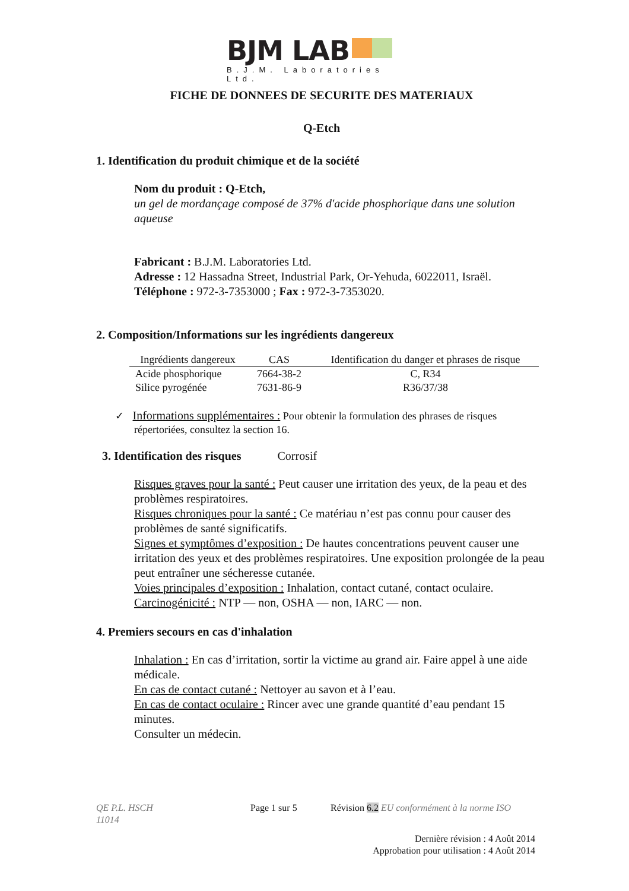BJM LAB
B.J.M. Laboratories Ltd.
FICHE DE DONNEES DE SECURITE DES MATERIAUX
Q-Etch
1. Identification du produit chimique et de la société
Nom du produit : Q-Etch,
un gel de mordançage composé de 37% d'acide phosphorique dans une solution aqueuse
Fabricant : B.J.M. Laboratories Ltd.
Adresse : 12 Hassadna Street, Industrial Park, Or-Yehuda, 6022011, Israël.
Téléphone : 972-3-7353000 ; Fax : 972-3-7353020.
2. Composition/Informations sur les ingrédients dangereux
| Ingrédients dangereux | CAS | Identification du danger et phrases de risque |
| --- | --- | --- |
| Acide phosphorique | 7664-38-2 | C, R34 |
| Silice pyrogénée | 7631-86-9 | R36/37/38 |
✓ Informations supplémentaires : Pour obtenir la formulation des phrases de risques
répertoriées, consultez la section 16.
3. Identification des risques Corrosif
Risques graves pour la santé : Peut causer une irritation des yeux, de la peau et des problèmes respiratoires.
Risques chroniques pour la santé : Ce matériau n’est pas connu pour causer des problèmes de santé significatifs.
Signes et symptômes d’exposition : De hautes concentrations peuvent causer une irritation des yeux et des problèmes respiratoires. Une exposition prolongée de la peau peut entraîner une sécheresse cutanée.
Voies principales d’exposition : Inhalation, contact cutané, contact oculaire.
Carcinogénicité : NTP — non, OSHA — non, IARC — non.
4. Premiers secours en cas d'inhalation
Inhalation : En cas d’irritation, sortir la victime au grand air. Faire appel à une aide médicale.
En cas de contact cutané : Nettoyer au savon et à l’eau.
En cas de contact oculaire : Rincer avec une grande quantité d’eau pendant 15 minutes.
Consulter un médecin.
QE P.L. HSCH
11014
Page 1 sur 5 Révision 6.2 EU conformément à la norme ISO
Dernière révision : 4 Août 2014
Approbation pour utilisation : 4 Août 2014